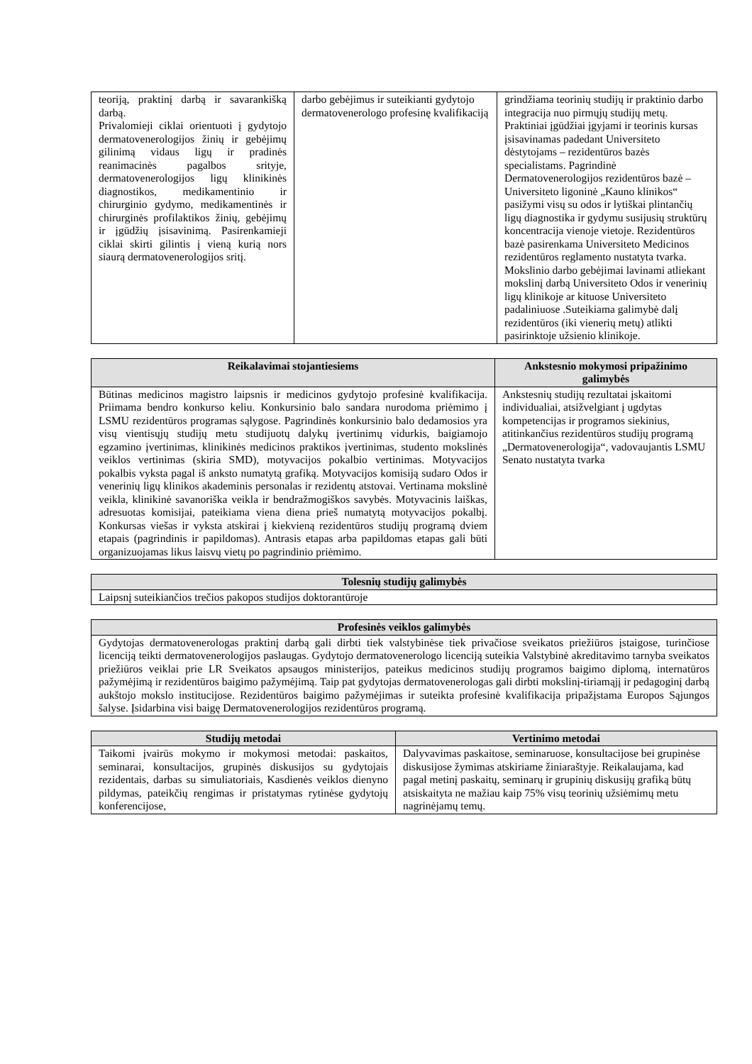| teoriją, praktinį darbą ir savarankišką darbą. Privalomieji ciklai orientuoti į gydytojo dermatovenerologijos žinių ir gebėjimų gilinimą vidaus ligų ir pradinės reanimacinės pagalbos srityje, dermatovenerologijos ligų klinikinės diagnostikos, medikamentinio ir chirurginio gydymo, medikamentinės ir chirurginės profilaktikos žinių, gebėjimų ir įgūdžių įsisavinimą. Pasirenkamieji ciklai skirti gilintis į vieną kurią nors siaurą dermatovenerologijos sritį. | darbo gebėjimus ir suteikianti gydytojo dermatovenerologo profesinę kvalifikaciją | grindžiama teorinių studijų ir praktinio darbo integracija nuo pirmųjų studijų metų. Praktiniai įgūdžiai įgyjami ir teorinis kursas įsisavinamas padedant Universiteto dėstytojams – rezidentūros bazės specialistams. Pagrindinė Dermatovenerologijos rezidentūros bazė – Universiteto ligoninė „Kauno klinikos“ pasižymi visų su odos ir lytiškai plintančių ligų diagnostika ir gydymu susijusių struktūrų koncentracija vienoje vietoje. Rezidentūros bazė pasirenkama Universiteto Medicinos rezidentūros reglamento nustatyta tvarka. Mokslinio darbo gebėjimai lavinami atliekant mokslinį darbą Universiteto Odos ir venerinių ligų klinikoje ar kituose Universiteto padaliniuose .Suteikiama galimybė dalį rezidentūros (iki vienerių metų) atlikti pasirinktoje užsienio klinikoje. |
| Reikalavimai stojantiesiems | Ankstesnio mokymosi pripažinimo galimybės |
| --- | --- |
| Būtinas medicinos magistro laipsnis ir medicinos gydytojo profesinė kvalifikacija. Priimama bendro konkurso keliu. Konkursinio balo sandara nurodoma priėmimo į LSMU rezidentūros programas sąlygose. Pagrindinės konkursinio balo dedamosios yra visų vientisųjų studijų metu studijuotų dalykų įvertinimų vidurkis, baigiamojo egzamino įvertinimas, klinikinės medicinos praktikos įvertinimas, studento mokslinės veiklos vertinimas (skiria SMD), motyvacijos pokalbio vertinimas. Motyvacijos pokalbis vyksta pagal iš anksto numatytą grafiką. Motyvacijos komisiją sudaro Odos ir venerinių ligų klinikos akademinis personalas ir rezidentų atstovai. Vertinama mokslinė veikla, klinikinė savanoriška veikla ir bendražmogiškos savybės. Motyvacinis laiškas, adresuotas komisijai, pateikiama viena diena prieš numatytą motyvacijos pokalbį. Konkursas viešas ir vyksta atskirai į kiekvieną rezidentūros studijų programą dviem etapais (pagrindinis ir papildomas). Antrasis etapas arba papildomas etapas gali būti organizuojamas likus laisvų vietų po pagrindinio priėmimo. | Ankstesnių studijų rezultatai įskaitomi individualiai, atsižvelgiant į ugdytas kompetencijas ir programos siekinius, atitinkančius rezidentūros studijų programą „Dermatovenerologija“, vadovaujantis LSMU Senato nustatyta tvarka |
| Tolesnių studijų galimybės |
| --- |
| Laipsnį suteikiančios trečios pakopos studijos doktorantūroje |
| Profesinės veiklos galimybės |
| --- |
| Gydytojas dermatovenerologas praktinį darbą gali dirbti tiek valstybinėse tiek privačiose sveikatos priežiūros įstaigose, turinčiose licenciją teikti dermatovenerologijos paslaugas. Gydytojo dermatovenerologo licenciją suteikia Valstybinė akreditavimo tarnyba sveikatos priežiūros veiklai prie LR Sveikatos apsaugos ministerijos, pateikus medicinos studijų programos baigimo diplomą, internatūros pažymėjimą ir rezidentūros baigimo pažymėjimą. Taip pat gydytojas dermatovenerologas gali dirbti mokslinį-tiriamąjį ir pedagoginį darbą aukštojo mokslo institucijose. Rezidentūros baigimo pažymėjimas ir suteikta profesinė kvalifikacija pripažįstama Europos Sąjungos šalyse. Įsidarbina visi baigę Dermatovenerologijos rezidentūros programą. |
| Studijų metodai | Vertinimo metodai |
| --- | --- |
| Taikomi įvairūs mokymo ir mokymosi metodai: paskaitos, seminarai, konsultacijos, grupinės diskusijos su gydytojais rezidentais, darbas su simuliatoriais, Kasdienės veiklos dienyno pildymas, pateikčių rengimas ir pristatymas rytinėse gydytojų konferencijose, | Dalyvavimas paskaitose, seminaruose, konsultacijose bei grupinėse diskusijose žymimas atskiriame žiniaraštyje. Reikalaujama, kad pagal metinį paskaitų, seminarų ir grupinių diskusijų grafiką būtų atsiskaityta ne mažiau kaip 75% visų teorinių užsiėmimų metu nagrinėjamų temų. |